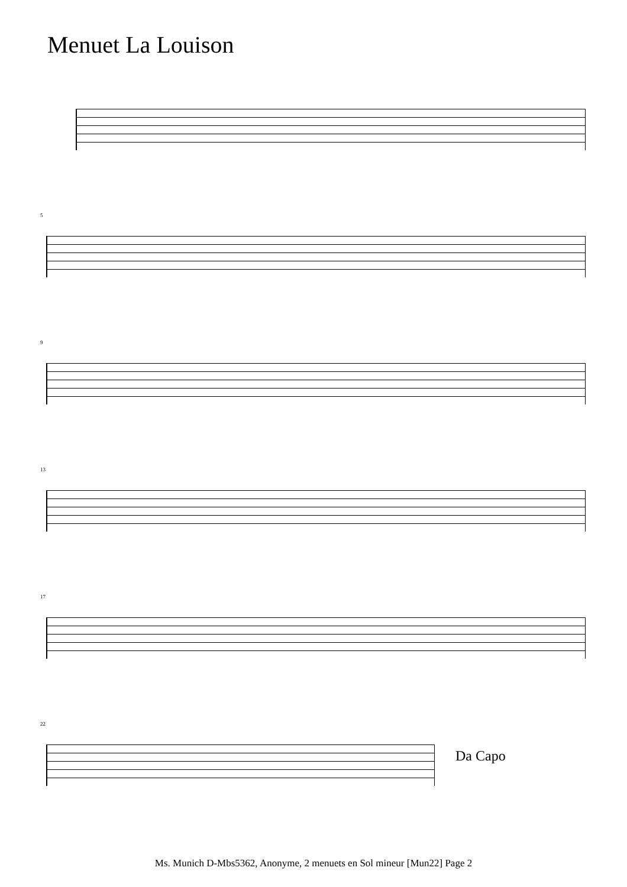Menuet La Louison
5
9
13
17
22
Da Capo
Ms. Munich D-Mbs5362, Anonyme, 2 menuets en Sol mineur [Mun22] Page 2